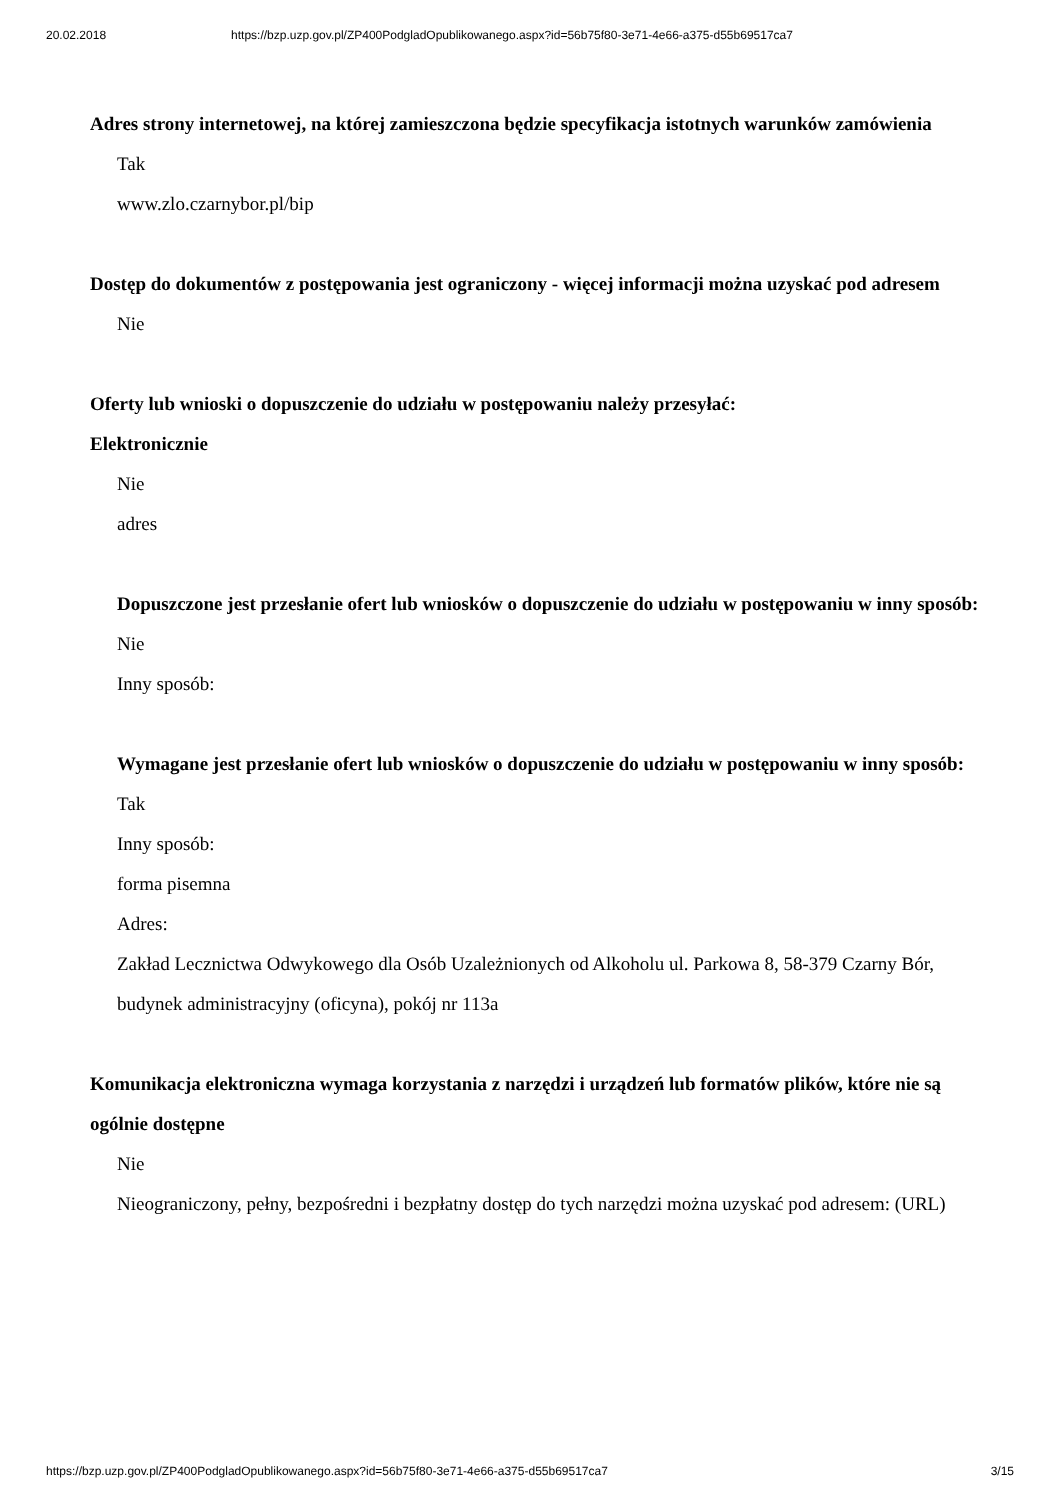20.02.2018 https://bzp.uzp.gov.pl/ZP400PodgladOpublikowanego.aspx?id=56b75f80-3e71-4e66-a375-d55b69517ca7
Adres strony internetowej, na której zamieszczona będzie specyfikacja istotnych warunków zamówienia
Tak
www.zlo.czarnybor.pl/bip
Dostęp do dokumentów z postępowania jest ograniczony - więcej informacji można uzyskać pod adresem
Nie
Oferty lub wnioski o dopuszczenie do udziału w postępowaniu należy przesyłać:
Elektronicznie
Nie
adres
Dopuszczone jest przesłanie ofert lub wniosków o dopuszczenie do udziału w postępowaniu w inny sposób:
Nie
Inny sposób:
Wymagane jest przesłanie ofert lub wniosków o dopuszczenie do udziału w postępowaniu w inny sposób:
Tak
Inny sposób:
forma pisemna
Adres:
Zakład Lecznictwa Odwykowego dla Osób Uzależnionych od Alkoholu ul. Parkowa 8, 58-379 Czarny Bór, budynek administracyjny (oficyna), pokój nr 113a
Komunikacja elektroniczna wymaga korzystania z narzędzi i urządzeń lub formatów plików, które nie są ogólnie dostępne
Nie
Nieograniczony, pełny, bezpośredni i bezpłatny dostęp do tych narzędzi można uzyskać pod adresem: (URL)
https://bzp.uzp.gov.pl/ZP400PodgladOpublikowanego.aspx?id=56b75f80-3e71-4e66-a375-d55b69517ca7 3/15